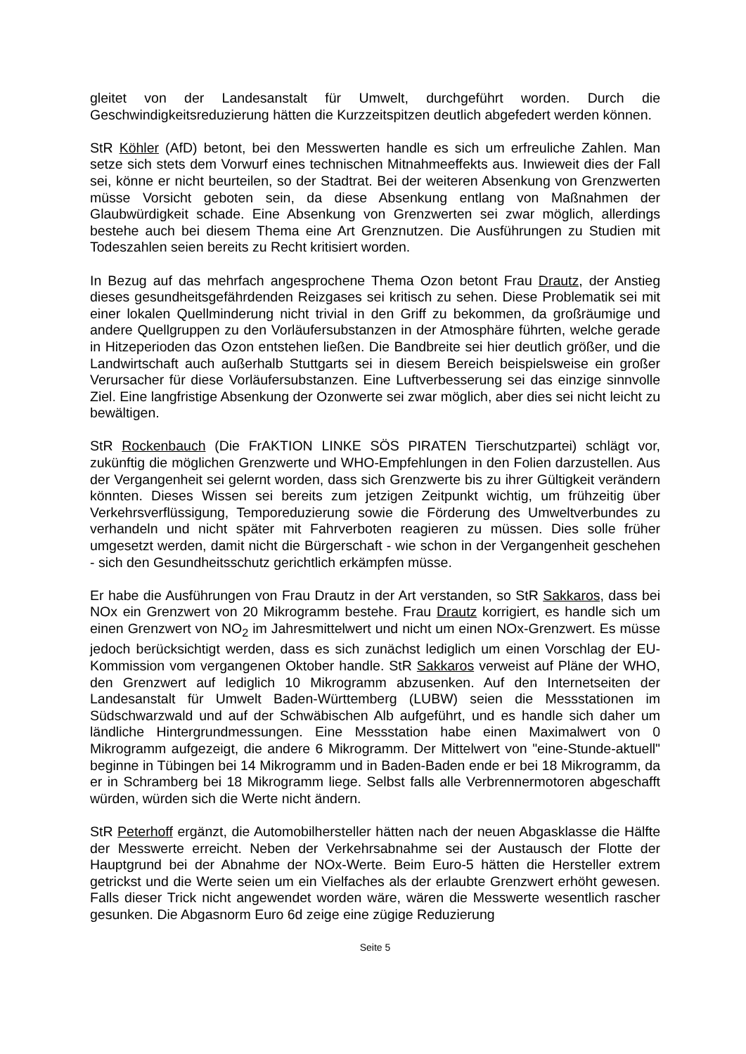gleitet von der Landesanstalt für Umwelt, durchgeführt worden. Durch die Geschwindigkeitsreduzierung hätten die Kurzzeitspitzen deutlich abgefedert werden können.
StR Köhler (AfD) betont, bei den Messwerten handle es sich um erfreuliche Zahlen. Man setze sich stets dem Vorwurf eines technischen Mitnahmeeffekts aus. Inwieweit dies der Fall sei, könne er nicht beurteilen, so der Stadtrat. Bei der weiteren Absenkung von Grenzwerten müsse Vorsicht geboten sein, da diese Absenkung entlang von Maßnahmen der Glaubwürdigkeit schade. Eine Absenkung von Grenzwerten sei zwar möglich, allerdings bestehe auch bei diesem Thema eine Art Grenznutzen. Die Ausführungen zu Studien mit Todeszahlen seien bereits zu Recht kritisiert worden.
In Bezug auf das mehrfach angesprochene Thema Ozon betont Frau Drautz, der Anstieg dieses gesundheitsgefährdenden Reizgases sei kritisch zu sehen. Diese Problematik sei mit einer lokalen Quellminderung nicht trivial in den Griff zu bekommen, da großräumige und andere Quellgruppen zu den Vorläufersubstanzen in der Atmosphäre führten, welche gerade in Hitzeperioden das Ozon entstehen ließen. Die Bandbreite sei hier deutlich größer, und die Landwirtschaft auch außerhalb Stuttgarts sei in diesem Bereich beispielsweise ein großer Verursacher für diese Vorläufersubstanzen. Eine Luftverbesserung sei das einzige sinnvolle Ziel. Eine langfristige Absenkung der Ozonwerte sei zwar möglich, aber dies sei nicht leicht zu bewältigen.
StR Rockenbauch (Die FrAKTION LINKE SÖS PIRATEN Tierschutzpartei) schlägt vor, zukünftig die möglichen Grenzwerte und WHO-Empfehlungen in den Folien darzustellen. Aus der Vergangenheit sei gelernt worden, dass sich Grenzwerte bis zu ihrer Gültigkeit verändern könnten. Dieses Wissen sei bereits zum jetzigen Zeitpunkt wichtig, um frühzeitig über Verkehrsverflüssigung, Temporeduzierung sowie die Förderung des Umweltverbundes zu verhandeln und nicht später mit Fahrverboten reagieren zu müssen. Dies solle früher umgesetzt werden, damit nicht die Bürgerschaft - wie schon in der Vergangenheit geschehen - sich den Gesundheitsschutz gerichtlich erkämpfen müsse.
Er habe die Ausführungen von Frau Drautz in der Art verstanden, so StR Sakkaros, dass bei NOx ein Grenzwert von 20 Mikrogramm bestehe. Frau Drautz korrigiert, es handle sich um einen Grenzwert von NO<sub>2</sub> im Jahresmittelwert und nicht um einen NOx-Grenzwert. Es müsse jedoch berücksichtigt werden, dass es sich zunächst lediglich um einen Vorschlag der EU-Kommission vom vergangenen Oktober handle. StR Sakkaros verweist auf Pläne der WHO, den Grenzwert auf lediglich 10 Mikrogramm abzusenken. Auf den Internetseiten der Landesanstalt für Umwelt Baden-Württemberg (LUBW) seien die Messstationen im Südschwarzwald und auf der Schwäbischen Alb aufgeführt, und es handle sich daher um ländliche Hintergrundmessungen. Eine Messstation habe einen Maximalwert von 0 Mikrogramm aufgezeigt, die andere 6 Mikrogramm. Der Mittelwert von "eine-Stunde-aktuell" beginne in Tübingen bei 14 Mikrogramm und in Baden-Baden ende er bei 18 Mikrogramm, da er in Schramberg bei 18 Mikrogramm liege. Selbst falls alle Verbrennermotoren abgeschafft würden, würden sich die Werte nicht ändern.
StR Peterhoff ergänzt, die Automobilhersteller hätten nach der neuen Abgasklasse die Hälfte der Messwerte erreicht. Neben der Verkehrsabnahme sei der Austausch der Flotte der Hauptgrund bei der Abnahme der NOx-Werte. Beim Euro-5 hätten die Hersteller extrem getrickst und die Werte seien um ein Vielfaches als der erlaubte Grenzwert erhöht gewesen. Falls dieser Trick nicht angewendet worden wäre, wären die Messwerte wesentlich rascher gesunken. Die Abgasnorm Euro 6d zeige eine zügige Reduzierung
Seite 5